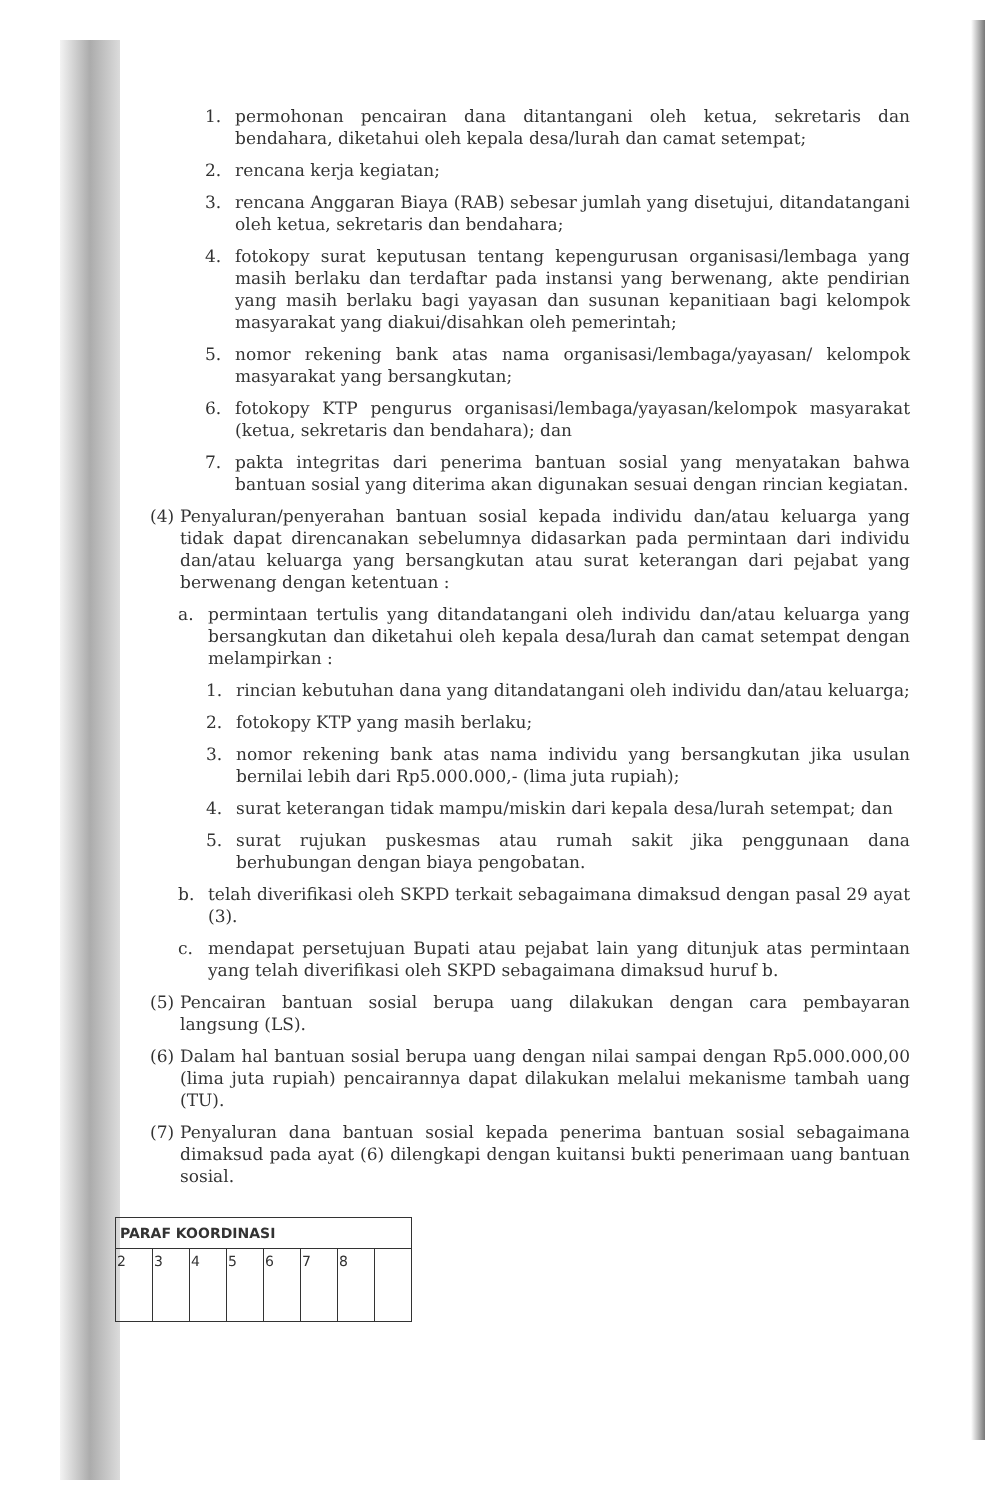1. permohonan pencairan dana ditantangani oleh ketua, sekretaris dan bendahara, diketahui oleh kepala desa/lurah dan camat setempat;
2. rencana kerja kegiatan;
3. rencana Anggaran Biaya (RAB) sebesar jumlah yang disetujui, ditandatangani oleh ketua, sekretaris dan bendahara;
4. fotokopy surat keputusan tentang kepengurusan organisasi/lembaga yang masih berlaku dan terdaftar pada instansi yang berwenang, akte pendirian yang masih berlaku bagi yayasan dan susunan kepanitiaan bagi kelompok masyarakat yang diakui/disahkan oleh pemerintah;
5. nomor rekening bank atas nama organisasi/lembaga/yayasan/ kelompok masyarakat yang bersangkutan;
6. fotokopy KTP pengurus organisasi/lembaga/yayasan/kelompok masyarakat (ketua, sekretaris dan bendahara); dan
7. pakta integritas dari penerima bantuan sosial yang menyatakan bahwa bantuan sosial yang diterima akan digunakan sesuai dengan rincian kegiatan.
(4) Penyaluran/penyerahan bantuan sosial kepada individu dan/atau keluarga yang tidak dapat direncanakan sebelumnya didasarkan pada permintaan dari individu dan/atau keluarga yang bersangkutan atau surat keterangan dari pejabat yang berwenang dengan ketentuan :
a. permintaan tertulis yang ditandatangani oleh individu dan/atau keluarga yang bersangkutan dan diketahui oleh kepala desa/lurah dan camat setempat dengan melampirkan :
1. rincian kebutuhan dana yang ditandatangani oleh individu dan/atau keluarga;
2. fotokopy KTP yang masih berlaku;
3. nomor rekening bank atas nama individu yang bersangkutan jika usulan bernilai lebih dari Rp5.000.000,- (lima juta rupiah);
4. surat keterangan tidak mampu/miskin dari kepala desa/lurah setempat; dan
5. surat rujukan puskesmas atau rumah sakit jika penggunaan dana berhubungan dengan biaya pengobatan.
b. telah diverifikasi oleh SKPD terkait sebagaimana dimaksud dengan pasal 29 ayat (3).
c. mendapat persetujuan Bupati atau pejabat lain yang ditunjuk atas permintaan yang telah diverifikasi oleh SKPD sebagaimana dimaksud huruf b.
(5) Pencairan bantuan sosial berupa uang dilakukan dengan cara pembayaran langsung (LS).
(6) Dalam hal bantuan sosial berupa uang dengan nilai sampai dengan Rp5.000.000,00 (lima juta rupiah) pencairannya dapat dilakukan melalui mekanisme tambah uang (TU).
(7) Penyaluran dana bantuan sosial kepada penerima bantuan sosial sebagaimana dimaksud pada ayat (6) dilengkapi dengan kuitansi bukti penerimaan uang bantuan sosial.
| PARAF KOORDINASI | | | | | | | |
| --- | --- | --- | --- | --- | --- | --- | --- |
| 2 | 3 | 4 | 5 | 6 | 7 | 8 | |